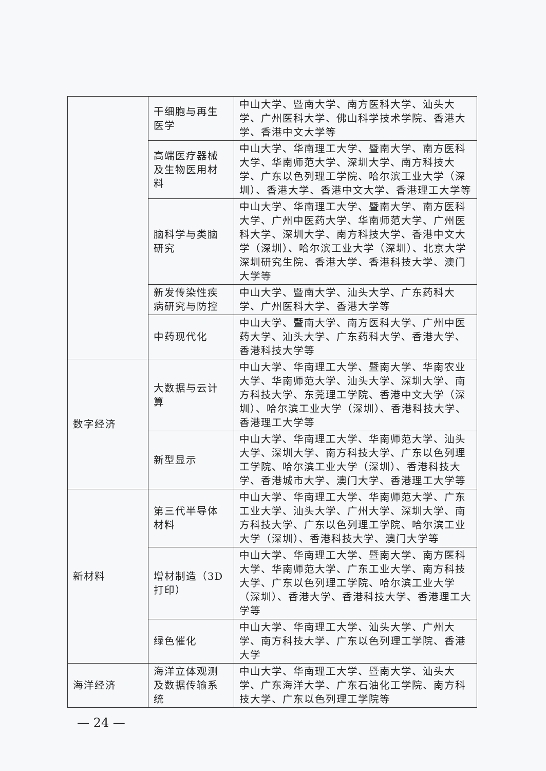| | 干细胞与再生医学 | 中山大学、暨南大学、南方医科大学、汕头大学、广州医科大学、佛山科学技术学院、香港大学、香港中文大学等 |
| | 高端医疗器械及生物医用材料 | 中山大学、华南理工大学、暨南大学、南方医科大学、华南师范大学、深圳大学、南方科技大学、广东以色列理工学院、哈尔滨工业大学（深圳）、香港大学、香港中文大学、香港理工大学等 |
| | 脑科学与类脑研究 | 中山大学、华南理工大学、暨南大学、南方医科大学、广州中医药大学、华南师范大学、广州医科大学、深圳大学、南方科技大学、香港中文大学（深圳）、哈尔滨工业大学（深圳）、北京大学深圳研究生院、香港大学、香港科技大学、澳门大学等 |
| | 新发传染性疾病研究与防控 | 中山大学、暨南大学、汕头大学、广东药科大学、广州医科大学、香港大学等 |
| | 中药现代化 | 中山大学、暨南大学、南方医科大学、广州中医药大学、汕头大学、广东药科大学、香港大学、香港科技大学等 |
| 数字经济 | 大数据与云计算 | 中山大学、华南理工大学、暨南大学、华南农业大学、华南师范大学、汕头大学、深圳大学、南方科技大学、东莞理工学院、香港中文大学（深圳）、哈尔滨工业大学（深圳）、香港科技大学、香港理工大学等 |
| | 新型显示 | 中山大学、华南理工大学、华南师范大学、汕头大学、深圳大学、南方科技大学、广东以色列理工学院、哈尔滨工业大学（深圳）、香港科技大学、香港城市大学、澳门大学、香港理工大学等 |
| 新材料 | 第三代半导体材料 | 中山大学、华南理工大学、华南师范大学、广东工业大学、汕头大学、广州大学、深圳大学、南方科技大学、广东以色列理工学院、哈尔滨工业大学（深圳）、香港科技大学、澳门大学等 |
| | 增材制造（3D打印） | 中山大学、华南理工大学、暨南大学、南方医科大学、华南师范大学、广东工业大学、南方科技大学、广东以色列理工学院、哈尔滨工业大学（深圳）、香港大学、香港科技大学、香港理工大学等 |
| | 绿色催化 | 中山大学、华南理工大学、汕头大学、广州大学、南方科技大学、广东以色列理工学院、香港大学 |
| 海洋经济 | 海洋立体观测及数据传输系统 | 中山大学、华南理工大学、暨南大学、汕头大学、广东海洋大学、广东石油化工学院、南方科技大学、广东以色列理工学院等 |
— 24 —